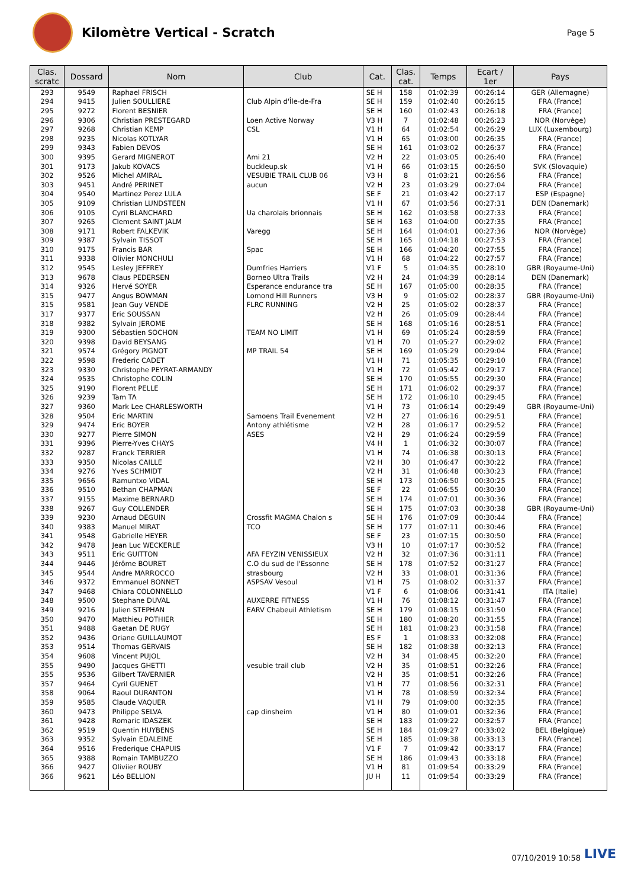Kilomètre Vertical - Scratch
Page 5
| Clas. scratc | Dossard | Nom | Club | Cat. | Clas. cat. | Temps | Ecart / 1er | Pays |
| --- | --- | --- | --- | --- | --- | --- | --- | --- |
| 293 | 9549 | Raphael FRISCH | | SE H | 158 | 01:02:39 | 00:26:14 | GER (Allemagne) |
| 294 | 9415 | Julien SOULLIERE | Club Alpin d'Île-de-Fra | SE H | 159 | 01:02:40 | 00:26:15 | FRA (France) |
| 295 | 9272 | Florent BESNIER | | SE H | 160 | 01:02:43 | 00:26:18 | FRA (France) |
| 296 | 9306 | Christian PRESTEGARD | Loen Active Norway | V3 H | 7 | 01:02:48 | 00:26:23 | NOR (Norvège) |
| 297 | 9268 | Christian KEMP | CSL | V1 H | 64 | 01:02:54 | 00:26:29 | LUX (Luxembourg) |
| 298 | 9235 | Nicolas KOTLYAR | | V1 H | 65 | 01:03:00 | 00:26:35 | FRA (France) |
| 299 | 9343 | Fabien DEVOS | | SE H | 161 | 01:03:02 | 00:26:37 | FRA (France) |
| 300 | 9395 | Gerard MIGNEROT | Ami 21 | V2 H | 22 | 01:03:05 | 00:26:40 | FRA (France) |
| 301 | 9173 | Jakub KOVACS | buckleup.sk | V1 H | 66 | 01:03:15 | 00:26:50 | SVK (Slovaquie) |
| 302 | 9526 | Michel AMIRAL | VESUBIE TRAIL CLUB 06 | V3 H | 8 | 01:03:21 | 00:26:56 | FRA (France) |
| 303 | 9451 | André PERINET | aucun | V2 H | 23 | 01:03:29 | 00:27:04 | FRA (France) |
| 304 | 9540 | Martinez Perez LULA | | SE F | 21 | 01:03:42 | 00:27:17 | ESP (Espagne) |
| 305 | 9109 | Christian LUNDSTEEN | | V1 H | 67 | 01:03:56 | 00:27:31 | DEN (Danemark) |
| 306 | 9105 | Cyril BLANCHARD | Ua charolais brionnais | SE H | 162 | 01:03:58 | 00:27:33 | FRA (France) |
| 307 | 9265 | Clement SAINT JALM | | SE H | 163 | 01:04:00 | 00:27:35 | FRA (France) |
| 308 | 9171 | Robert FALKEVIK | Varegg | SE H | 164 | 01:04:01 | 00:27:36 | NOR (Norvège) |
| 309 | 9387 | Sylvain TISSOT | | SE H | 165 | 01:04:18 | 00:27:53 | FRA (France) |
| 310 | 9175 | Francis BAR | Spac | SE H | 166 | 01:04:20 | 00:27:55 | FRA (France) |
| 311 | 9338 | Olivier MONCHULI | | V1 H | 68 | 01:04:22 | 00:27:57 | FRA (France) |
| 312 | 9545 | Lesley JEFFREY | Dumfries Harriers | V1 F | 5 | 01:04:35 | 00:28:10 | GBR (Royaume-Uni) |
| 313 | 9678 | Claus PEDERSEN | Borneo Ultra Trails | V2 H | 24 | 01:04:39 | 00:28:14 | DEN (Danemark) |
| 314 | 9326 | Hervé SOYER | Esperance endurance tra | SE H | 167 | 01:05:00 | 00:28:35 | FRA (France) |
| 315 | 9477 | Angus BOWMAN | Lomond Hill Runners | V3 H | 9 | 01:05:02 | 00:28:37 | GBR (Royaume-Uni) |
| 315 | 9581 | Jean Guy VENDE | FLRC RUNNING | V2 H | 25 | 01:05:02 | 00:28:37 | FRA (France) |
| 317 | 9377 | Eric SOUSSAN | | V2 H | 26 | 01:05:09 | 00:28:44 | FRA (France) |
| 318 | 9382 | Sylvain JEROME | | SE H | 168 | 01:05:16 | 00:28:51 | FRA (France) |
| 319 | 9300 | Sébastien SOCHON | TEAM NO LIMIT | V1 H | 69 | 01:05:24 | 00:28:59 | FRA (France) |
| 320 | 9398 | David BEYSANG | | V1 H | 70 | 01:05:27 | 00:29:02 | FRA (France) |
| 321 | 9574 | Grégory PIGNOT | MP TRAIL 54 | SE H | 169 | 01:05:29 | 00:29:04 | FRA (France) |
| 322 | 9598 | Frederic CADET | | V1 H | 71 | 01:05:35 | 00:29:10 | FRA (France) |
| 323 | 9330 | Christophe PEYRAT-ARMANDY | | V1 H | 72 | 01:05:42 | 00:29:17 | FRA (France) |
| 324 | 9535 | Christophe COLIN | | SE H | 170 | 01:05:55 | 00:29:30 | FRA (France) |
| 325 | 9190 | Florent PELLE | | SE H | 171 | 01:06:02 | 00:29:37 | FRA (France) |
| 326 | 9239 | Tam TA | | SE H | 172 | 01:06:10 | 00:29:45 | FRA (France) |
| 327 | 9360 | Mark Lee CHARLESWORTH | | V1 H | 73 | 01:06:14 | 00:29:49 | GBR (Royaume-Uni) |
| 328 | 9504 | Eric MARTIN | Samoens Trail Evenement | V2 H | 27 | 01:06:16 | 00:29:51 | FRA (France) |
| 329 | 9474 | Eric BOYER | Antony athlétisme | V2 H | 28 | 01:06:17 | 00:29:52 | FRA (France) |
| 330 | 9277 | Pierre SIMON | ASES | V2 H | 29 | 01:06:24 | 00:29:59 | FRA (France) |
| 331 | 9396 | Pierre-Yves CHAYS | | V4 H | 1 | 01:06:32 | 00:30:07 | FRA (France) |
| 332 | 9287 | Franck TERRIER | | V1 H | 74 | 01:06:38 | 00:30:13 | FRA (France) |
| 333 | 9350 | Nicolas CAILLE | | V2 H | 30 | 01:06:47 | 00:30:22 | FRA (France) |
| 334 | 9276 | Yves SCHMIDT | | V2 H | 31 | 01:06:48 | 00:30:23 | FRA (France) |
| 335 | 9656 | Ramuntxo VIDAL | | SE H | 173 | 01:06:50 | 00:30:25 | FRA (France) |
| 336 | 9510 | Bethan CHAPMAN | | SE F | 22 | 01:06:55 | 00:30:30 | FRA (France) |
| 337 | 9155 | Maxime BERNARD | | SE H | 174 | 01:07:01 | 00:30:36 | FRA (France) |
| 338 | 9267 | Guy COLLENDER | | SE H | 175 | 01:07:03 | 00:30:38 | GBR (Royaume-Uni) |
| 339 | 9230 | Arnaud DEGUIN | Crossfit MAGMA Chalon s | SE H | 176 | 01:07:09 | 00:30:44 | FRA (France) |
| 340 | 9383 | Manuel MIRAT | TCO | SE H | 177 | 01:07:11 | 00:30:46 | FRA (France) |
| 341 | 9548 | Gabrielle HEYER | | SE F | 23 | 01:07:15 | 00:30:50 | FRA (France) |
| 342 | 9478 | Jean Luc WECKERLE | | V3 H | 10 | 01:07:17 | 00:30:52 | FRA (France) |
| 343 | 9511 | Eric GUITTON | AFA FEYZIN VENISSIEUX | V2 H | 32 | 01:07:36 | 00:31:11 | FRA (France) |
| 344 | 9446 | Jérôme BOURET | C.O du sud de l'Essonne | SE H | 178 | 01:07:52 | 00:31:27 | FRA (France) |
| 345 | 9544 | Andre MARROCCO | strasbourg | V2 H | 33 | 01:08:01 | 00:31:36 | FRA (France) |
| 346 | 9372 | Emmanuel BONNET | ASPSAV Vesoul | V1 H | 75 | 01:08:02 | 00:31:37 | FRA (France) |
| 347 | 9468 | Chiara COLONNELLO | | V1 F | 6 | 01:08:06 | 00:31:41 | ITA (Italie) |
| 348 | 9500 | Stephane DUVAL | AUXERRE FITNESS | V1 H | 76 | 01:08:12 | 00:31:47 | FRA (France) |
| 349 | 9216 | Julien STEPHAN | EARV Chabeuil Athletism | SE H | 179 | 01:08:15 | 00:31:50 | FRA (France) |
| 350 | 9470 | Matthieu POTHIER | | SE H | 180 | 01:08:20 | 00:31:55 | FRA (France) |
| 351 | 9488 | Gaetan DE RUGY | | SE H | 181 | 01:08:23 | 00:31:58 | FRA (France) |
| 352 | 9436 | Oriane GUILLAUMOT | | ES F | 1 | 01:08:33 | 00:32:08 | FRA (France) |
| 353 | 9514 | Thomas GERVAIS | | SE H | 182 | 01:08:38 | 00:32:13 | FRA (France) |
| 354 | 9608 | Vincent PUJOL | | V2 H | 34 | 01:08:45 | 00:32:20 | FRA (France) |
| 355 | 9490 | Jacques GHETTI | vesubie trail club | V2 H | 35 | 01:08:51 | 00:32:26 | FRA (France) |
| 355 | 9536 | Gilbert TAVERNIER | | V2 H | 35 | 01:08:51 | 00:32:26 | FRA (France) |
| 357 | 9464 | Cyril GUENET | | V1 H | 77 | 01:08:56 | 00:32:31 | FRA (France) |
| 358 | 9064 | Raoul DURANTON | | V1 H | 78 | 01:08:59 | 00:32:34 | FRA (France) |
| 359 | 9585 | Claude VAQUER | | V1 H | 79 | 01:09:00 | 00:32:35 | FRA (France) |
| 360 | 9473 | Philippe SELVA | cap dinsheim | V1 H | 80 | 01:09:01 | 00:32:36 | FRA (France) |
| 361 | 9428 | Romaric IDASZEK | | SE H | 183 | 01:09:22 | 00:32:57 | FRA (France) |
| 362 | 9519 | Quentin HUYBENS | | SE H | 184 | 01:09:27 | 00:33:02 | BEL (Belgique) |
| 363 | 9352 | Sylvain EDALEINE | | SE H | 185 | 01:09:38 | 00:33:13 | FRA (France) |
| 364 | 9516 | Frederique CHAPUIS | | V1 F | 7 | 01:09:42 | 00:33:17 | FRA (France) |
| 365 | 9388 | Romain TAMBUZZO | | SE H | 186 | 01:09:43 | 00:33:18 | FRA (France) |
| 366 | 9427 | Oliviier ROUBY | | V1 H | 81 | 01:09:54 | 00:33:29 | FRA (France) |
| 366 | 9621 | Léo BELLION | | JU H | 11 | 01:09:54 | 00:33:29 | FRA (France) |
07/10/2019 10:58 LIVE